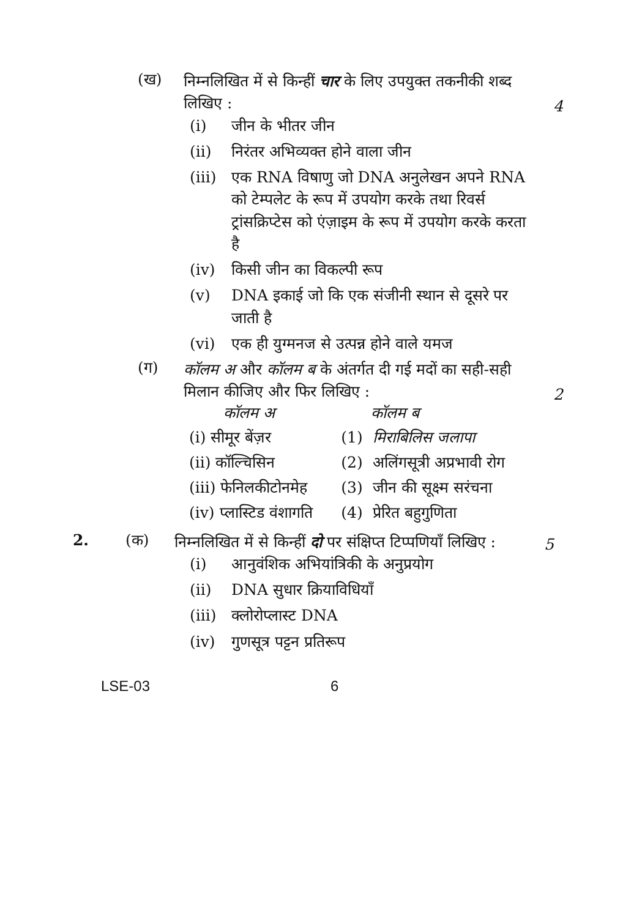(ख)
निम्नलिखित में से किन्हीं चार के लिए उपयुक्त तकनीकी शब्द लिखिए :
4
(i) जीन के भीतर जीन
(ii) निरंतर अभिव्यक्त होने वाला जीन
(iii) एक RNA विषाणु जो DNA अनुलेखन अपने RNA को टेम्पलेट के रूप में उपयोग करके तथा रिवर्स ट्रांसक्रिप्टेस को एंज़ाइम के रूप में उपयोग करके करता है
(iv) किसी जीन का विकल्पी रूप
(v) DNA इकाई जो कि एक संजीनी स्थान से दूसरे पर जाती है
(vi) एक ही युग्मनज से उत्पन्न होने वाले यमज
(ग)
कॉलम अ और कॉलम ब के अंतर्गत दी गई मदों का सही-सही मिलान कीजिए और फिर लिखिए :
2
| कॉलम अ | | कॉलम ब |
| --- | --- | --- |
| (i) सीमूर बेंज़र | (1) | मिराबिलिस जलापा |
| (ii) कॉल्चिसिन | (2) | अलिंगसूत्री अप्रभावी रोग |
| (iii) फेनिलकीटोनमेह | (3) | जीन की सूक्ष्म सरंचना |
| (iv) प्लास्टिड वंशागति | (4) | प्रेरित बहुगुणिता |
2. (क)
निम्नलिखित में से किन्हीं दो पर संक्षिप्त टिप्पणियाँ लिखिए :
5
(i) आनुवंशिक अभियांत्रिकी के अनुप्रयोग
(ii) DNA सुधार क्रियाविधियाँ
(iii) क्लोरोप्लास्ट DNA
(iv) गुणसूत्र पट्टन प्रतिरूप
LSE-03 6